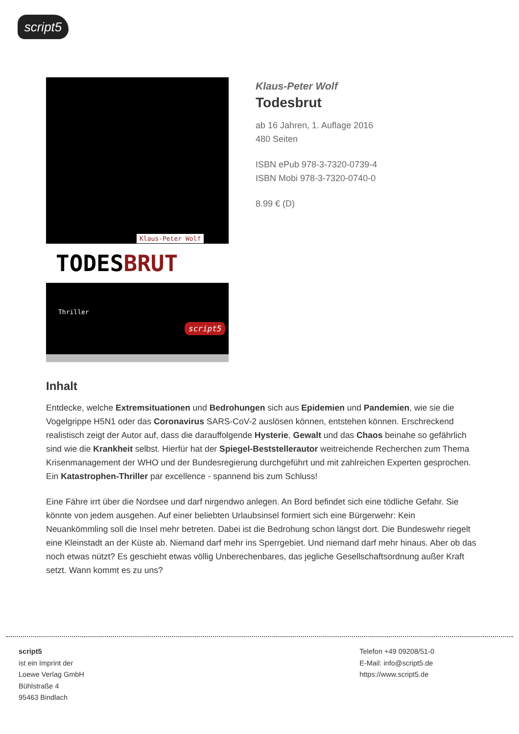script5
Klaus-Peter Wolf
TODESBRUT
Thriller
script5
Klaus-Peter Wolf
Todesbrut
ab 16 Jahren, 1. Auflage 2016
480 Seiten
ISBN ePub 978-3-7320-0739-4
ISBN Mobi 978-3-7320-0740-0
8.99 € (D)
Inhalt
Entdecke, welche Extremsituationen und Bedrohungen sich aus Epidemien und Pandemien, wie sie die Vogelgrippe H5N1 oder das Coronavirus SARS-CoV-2 auslösen können, entstehen können. Erschreckend realistisch zeigt der Autor auf, dass die darauffolgende Hysterie, Gewalt und das Chaos beinahe so gefährlich sind wie die Krankheit selbst. Hierfür hat der Spiegel-Beststellerautor weitreichende Recherchen zum Thema Krisenmanagement der WHO und der Bundesregierung durchgeführt und mit zahlreichen Experten gesprochen. Ein Katastrophen-Thriller par excellence - spannend bis zum Schluss!
Eine Fähre irrt über die Nordsee und darf nirgendwo anlegen. An Bord befindet sich eine tödliche Gefahr. Sie könnte von jedem ausgehen. Auf einer beliebten Urlaubsinsel formiert sich eine Bürgerwehr: Kein Neuankömmling soll die Insel mehr betreten. Dabei ist die Bedrohung schon längst dort. Die Bundeswehr riegelt eine Kleinstadt an der Küste ab. Niemand darf mehr ins Sperrgebiet. Und niemand darf mehr hinaus. Aber ob das noch etwas nützt? Es geschieht etwas völlig Unberechenbares, das jegliche Gesellschaftsordnung außer Kraft setzt. Wann kommt es zu uns?
script5
ist ein Imprint der
Loewe Verlag GmbH
Bühlstraße 4
95463 Bindlach
Telefon +49 09208/51-0
E-Mail: info@script5.de
https://www.script5.de